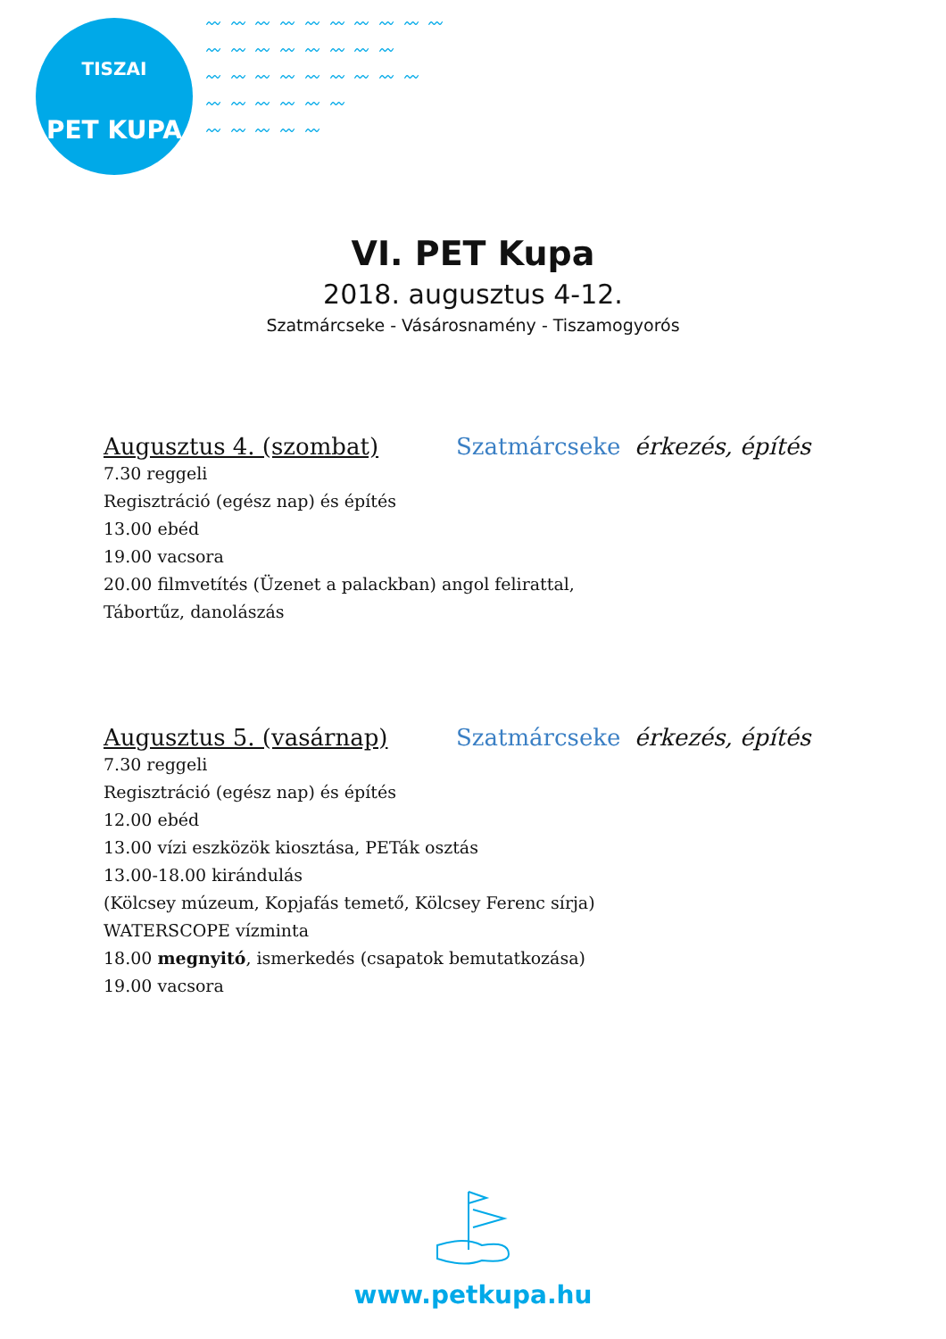TISZAI
PET KUPA
〰 〰 〰 〰 〰 〰 〰 〰 〰 〰
〰 〰 〰 〰 〰 〰 〰 〰
〰 〰 〰 〰 〰 〰 〰 〰 〰
〰 〰 〰 〰 〰 〰
〰 〰 〰 〰 〰
VI. PET Kupa
2018. augusztus 4-12.
Szatmárcseke - Vásárosnamény - Tiszamogyorós
Augusztus 4. (szombat) Szatmárcseke érkezés, építés
7.30 reggeli
Regisztráció (egész nap) és építés
13.00 ebéd
19.00 vacsora
20.00 filmvetítés (Üzenet a palackban) angol felirattal,
Tábortűz, danolászás
Augusztus 5. (vasárnap) Szatmárcseke érkezés, építés
7.30 reggeli
Regisztráció (egész nap) és építés
12.00 ebéd
13.00 vízi eszközök kiosztása, PETák osztás
13.00-18.00 kirándulás
(Kölcsey múzeum, Kopjafás temető, Kölcsey Ferenc sírja)
WATERSCOPE vízminta
18.00 megnyitó, ismerkedés (csapatok bemutatkozása)
19.00 vacsora
www.petkupa.hu